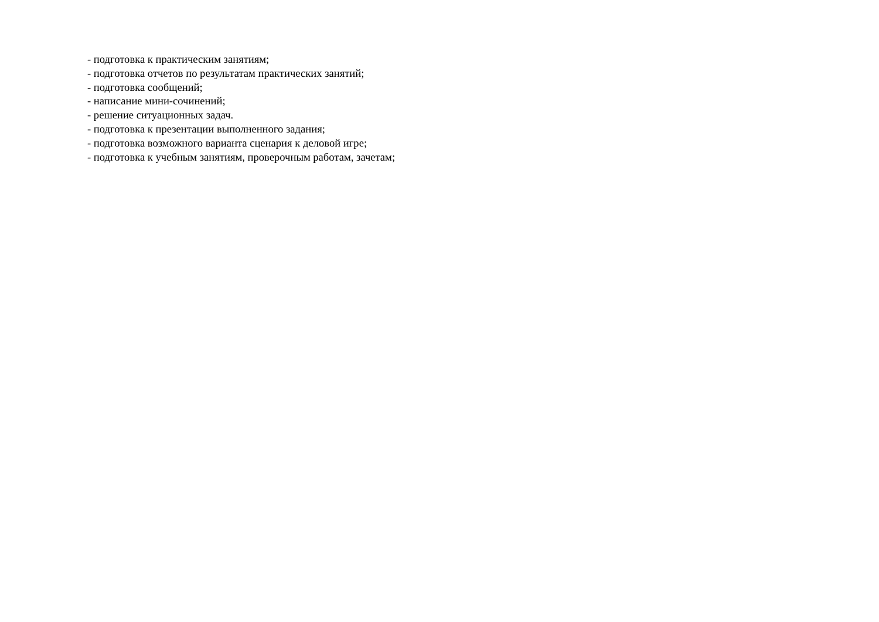- подготовка к практическим занятиям;
- подготовка отчетов по результатам практических занятий;
- подготовка сообщений;
- написание мини-сочинений;
- решение ситуационных задач.
- подготовка к презентации выполненного задания;
- подготовка возможного варианта сценария к деловой игре;
- подготовка к учебным занятиям, проверочным работам, зачетам;